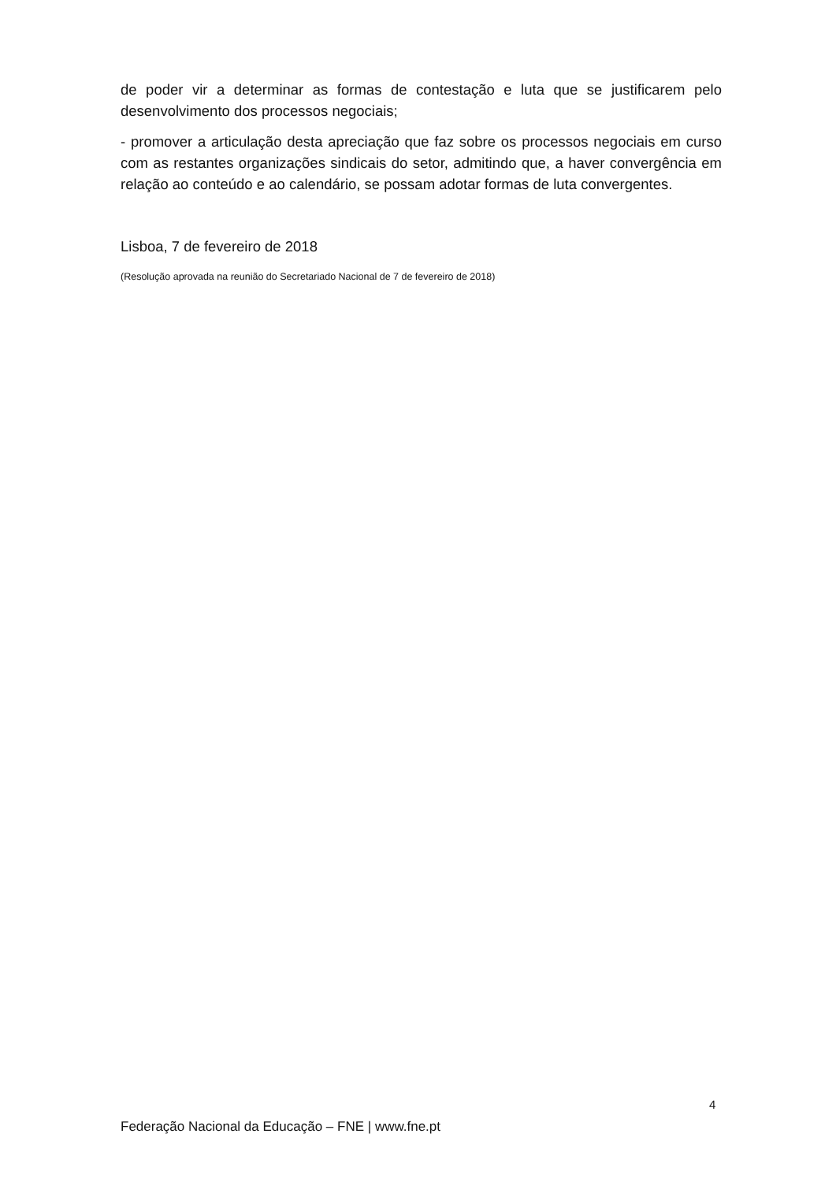de poder vir a determinar as formas de contestação e luta que se justificarem pelo desenvolvimento dos processos negociais;
- promover a articulação desta apreciação que faz sobre os processos negociais em curso com as restantes organizações sindicais do setor, admitindo que, a haver convergência em relação ao conteúdo e ao calendário, se possam adotar formas de luta convergentes.
Lisboa, 7 de fevereiro de 2018
(Resolução aprovada na reunião do Secretariado Nacional de 7 de fevereiro de 2018)
4
Federação Nacional da Educação – FNE | www.fne.pt